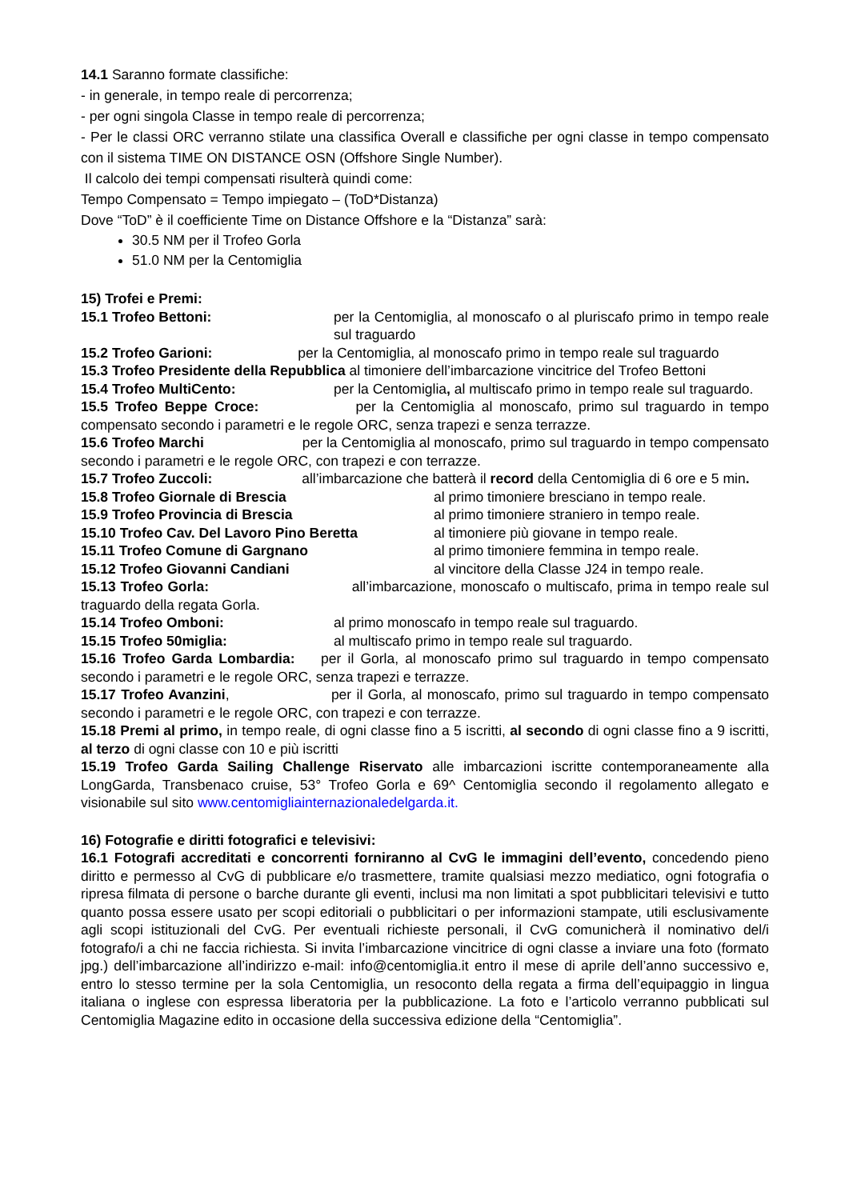14.1 Saranno formate classifiche:
- in generale, in tempo reale di percorrenza;
- per ogni singola Classe in tempo reale di percorrenza;
- Per le classi ORC verranno stilate una classifica Overall e classifiche per ogni classe in tempo compensato con il sistema TIME ON DISTANCE OSN (Offshore Single Number).
Il calcolo dei tempi compensati risulterà quindi come:
Tempo Compensato = Tempo impiegato – (ToD*Distanza)
Dove “ToD” è il coefficiente Time on Distance Offshore e la “Distanza” sarà:
30.5 NM per il Trofeo Gorla
51.0 NM per la Centomiglia
15) Trofei e Premi:
15.1 Trofeo Bettoni: per la Centomiglia, al monoscafo o al pluriscafo primo in tempo reale sul traguardo
15.2 Trofeo Garioni: per la Centomiglia, al monoscafo primo in tempo reale sul traguardo
15.3 Trofeo Presidente della Repubblica al timoniere dell’imbarcazione vincitrice del Trofeo Bettoni
15.4 Trofeo MultiCento: per la Centomiglia, al multiscafo primo in tempo reale sul traguardo.
15.5 Trofeo Beppe Croce: per la Centomiglia al monoscafo, primo sul traguardo in tempo compensato secondo i parametri e le regole ORC, senza trapezi e senza terrazze.
15.6 Trofeo Marchi per la Centomiglia al monoscafo, primo sul traguardo in tempo compensato secondo i parametri e le regole ORC, con trapezi e con terrazze.
15.7 Trofeo Zuccoli: all’imbarcazione che batterà il record della Centomiglia di 6 ore e 5 min.
15.8 Trofeo Giornale di Brescia al primo timoniere bresciano in tempo reale.
15.9 Trofeo Provincia di Brescia al primo timoniere straniero in tempo reale.
15.10 Trofeo Cav. Del Lavoro Pino Beretta al timoniere più giovane in tempo reale.
15.11 Trofeo Comune di Gargnano al primo timoniere femmina in tempo reale.
15.12 Trofeo Giovanni Candiani al vincitore della Classe J24 in tempo reale.
15.13 Trofeo Gorla: all’imbarcazione, monoscafo o multiscafo, prima in tempo reale sul traguardo della regata Gorla.
15.14 Trofeo Omboni: al primo monoscafo in tempo reale sul traguardo.
15.15 Trofeo 50miglia: al multiscafo primo in tempo reale sul traguardo.
15.16 Trofeo Garda Lombardia: per il Gorla, al monoscafo primo sul traguardo in tempo compensato secondo i parametri e le regole ORC, senza trapezi e terrazze.
15.17 Trofeo Avanzini, per il Gorla, al monoscafo, primo sul traguardo in tempo compensato secondo i parametri e le regole ORC, con trapezi e con terrazze.
15.18 Premi al primo, in tempo reale, di ogni classe fino a 5 iscritti, al secondo di ogni classe fino a 9 iscritti, al terzo di ogni classe con 10 e più iscritti
15.19 Trofeo Garda Sailing Challenge Riservato alle imbarcazioni iscritte contemporaneamente alla LongGarda, Transbenaco cruise, 53° Trofeo Gorla e 69^ Centomiglia secondo il regolamento allegato e visionabile sul sito www.centomigliainternazionaledelgarda.it.
16) Fotografie e diritti fotografici e televisivi:
16.1 Fotografi accreditati e concorrenti forniranno al CvG le immagini dell’evento, concedendo pieno diritto e permesso al CvG di pubblicare e/o trasmettere, tramite qualsiasi mezzo mediatico, ogni fotografia o ripresa filmata di persone o barche durante gli eventi, inclusi ma non limitati a spot pubblicitari televisivi e tutto quanto possa essere usato per scopi editoriali o pubblicitari o per informazioni stampate, utili esclusivamente agli scopi istituzionali del CvG. Per eventuali richieste personali, il CvG comunicherà il nominativo del/i fotografo/i a chi ne faccia richiesta. Si invita l’imbarcazione vincitrice di ogni classe a inviare una foto (formato jpg.) dell’imbarcazione all’indirizzo e-mail: info@centomiglia.it entro il mese di aprile dell’anno successivo e, entro lo stesso termine per la sola Centomiglia, un resoconto della regata a firma dell’equipaggio in lingua italiana o inglese con espressa liberatoria per la pubblicazione. La foto e l’articolo verranno pubblicati sul Centomiglia Magazine edito in occasione della successiva edizione della “Centomiglia”.